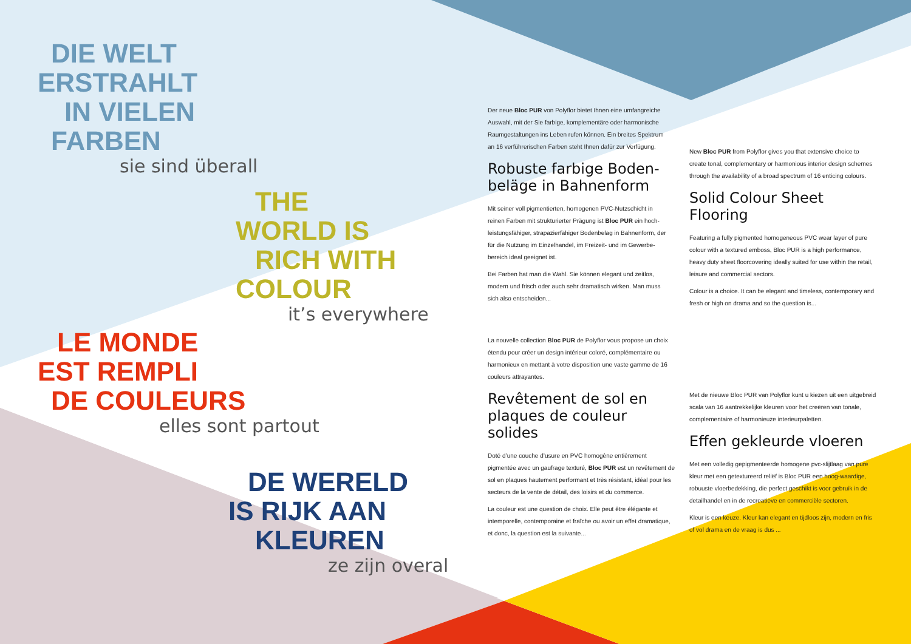DIE WELT
ERSTRAHLT
IN VIELEN
FARBEN
sie sind überall
THE
WORLD IS
RICH WITH
COLOUR
it’s everywhere
LE MONDE
EST REMPLI
DE COULEURS
elles sont partout
DE WERELD
IS RIJK AAN
KLEUREN
ze zijn overal
Der neue Bloc PUR von Polyflor bietet Ihnen eine umfangreiche Auswahl, mit der Sie farbige, komplementäre oder harmonische Raumgestaltungen ins Leben rufen können. Ein breites Spektrum an 16 verführerischen Farben steht Ihnen dafür zur Verfügung.
Robuste farbige Boden-beläge in Bahnenform
Mit seiner voll pigmentierten, homogenen PVC-Nutzschicht in reinen Farben mit strukturierter Prägung ist Bloc PUR ein hoch-leistungsfähiger, strapazierfähiger Bodenbelag in Bahnenform, der für die Nutzung im Einzelhandel, im Freizeit- und im Gewerbe-bereich ideal geeignet ist.
Bei Farben hat man die Wahl. Sie können elegant und zeitlos, modern und frisch oder auch sehr dramatisch wirken. Man muss sich also entscheiden...
New Bloc PUR from Polyflor gives you that extensive choice to create tonal, complementary or harmonious interior design schemes through the availability of a broad spectrum of 16 enticing colours.
Solid Colour Sheet Flooring
Featuring a fully pigmented homogeneous PVC wear layer of pure colour with a textured emboss, Bloc PUR is a high performance, heavy duty sheet floorcovering ideally suited for use within the retail, leisure and commercial sectors.
Colour is a choice. It can be elegant and timeless, contemporary and fresh or high on drama and so the question is...
La nouvelle collection Bloc PUR de Polyflor vous propose un choix étendu pour créer un design intérieur coloré, complémentaire ou harmonieux en mettant à votre disposition une vaste gamme de 16 couleurs attrayantes.
Revêtement de sol en plaques de couleur solides
Doté d’une couche d’usure en PVC homogène entièrement pigmentée avec un gaufrage texturé, Bloc PUR est un revêtement de sol en plaques hautement performant et très résistant, idéal pour les secteurs de la vente de détail, des loisirs et du commerce.
La couleur est une question de choix. Elle peut être élégante et intemporelle, contemporaine et fraîche ou avoir un effet dramatique, et donc, la question est la suivante...
Met de nieuwe Bloc PUR van Polyflor kunt u kiezen uit een uitgebreid scala van 16 aantrekkelijke kleuren voor het creëren van tonale, complementaire of harmonieuze interieurpaletten.
Effen gekleurde vloeren
Met een volledig gepigmenteerde homogene pvc-slijtlaag van pure kleur met een getextureerd reliëf is Bloc PUR een hoog-waardige, robuuste vloerbedekking, die perfect geschikt is voor gebruik in de detailhandel en in de recreatieve en commerciële sectoren.
Kleur is een keuze. Kleur kan elegant en tijdloos zijn, modern en fris of vol drama en de vraag is dus ...